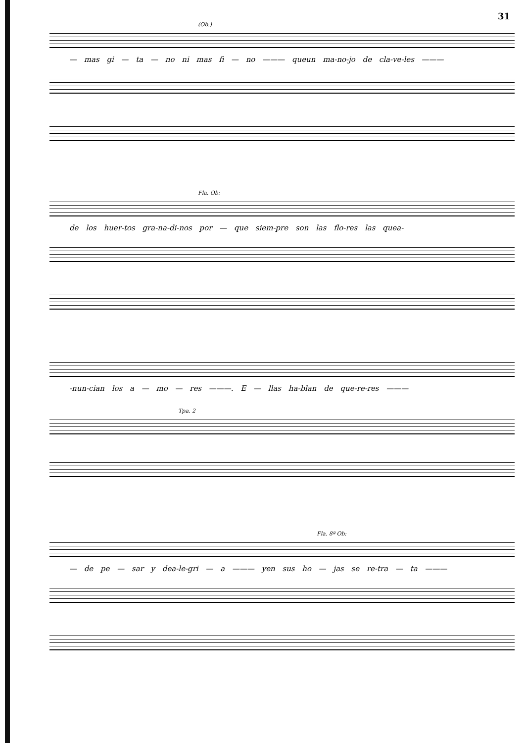31
(Ob.)
— mas gi — ta — no ni mas fi — no ——— queun ma-no-jo de cla-ve-les ———
Fla. Ob:
de los huer-tos gra-na-di-nos por — que siem-pre son las flo-res las quea-
-nun-cian los a — mo — res ———. E — llas ha-blan de que-re-res ———
Tpa. 2
Fla. 8ª Ob:
— de pe — sar y dea-le-gri — a ——— yen sus ho — jas se re-tra — ta ———